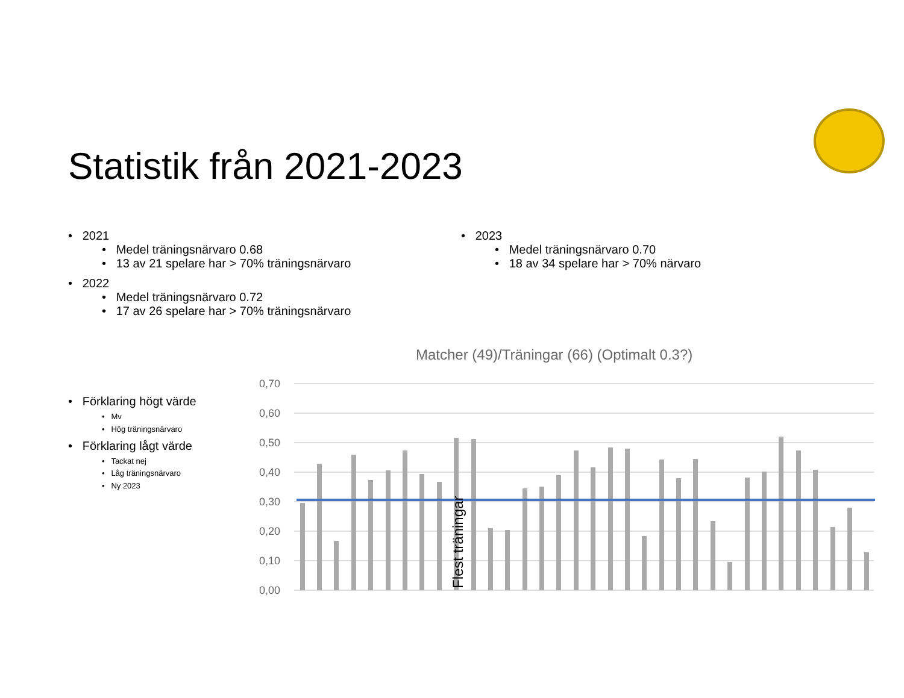Statistik från 2021-2023
• 2021
• Medel träningsnärvaro 0.68
• 13 av 21 spelare har > 70% träningsnärvaro
• 2022
• Medel träningsnärvaro 0.72
• 17 av 26 spelare har > 70% träningsnärvaro
• 2023
• Medel träningsnärvaro 0.70
• 18 av 34 spelare har > 70% närvaro
• Förklaring högt värde
• Mv
• Hög träningsnärvaro
• Förklaring lågt värde
• Tackat nej
• Låg träningsnärvaro
• Ny 2023
Matcher (49)/Träningar (66) (Optimalt 0.3?)
0,70
0,60
0,50
0,40
0,30
0,20
0,10
0,00
Flest träningar